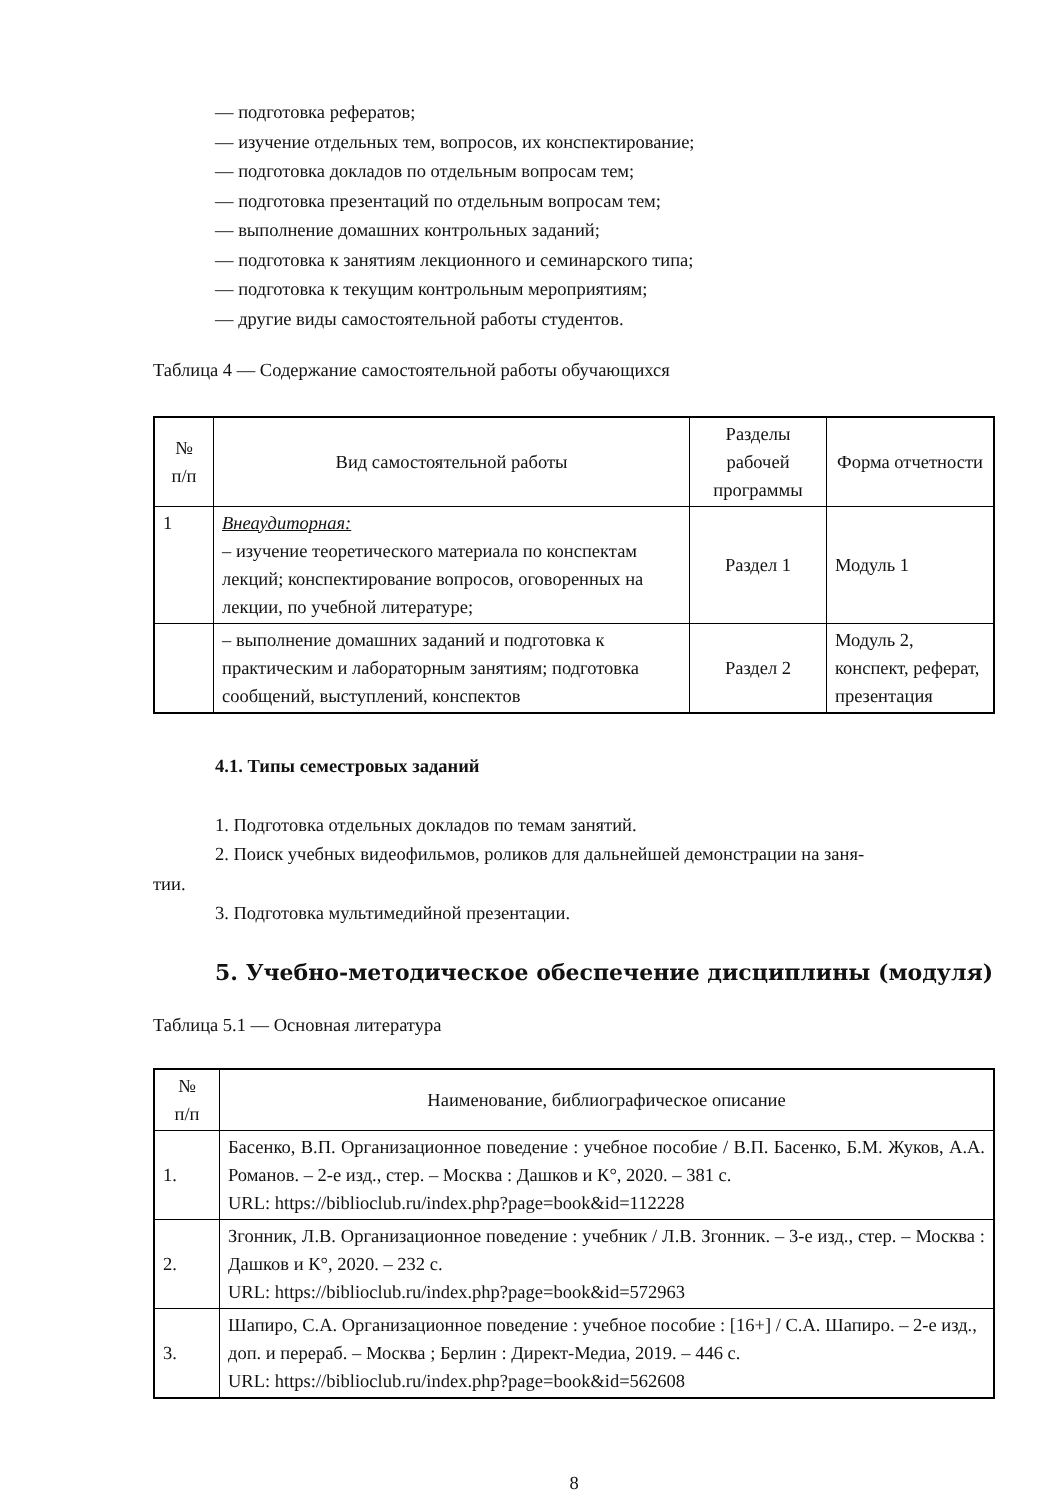— подготовка рефератов;
— изучение отдельных тем, вопросов, их конспектирование;
— подготовка докладов по отдельным вопросам тем;
— подготовка презентаций по отдельным вопросам тем;
— выполнение домашних контрольных заданий;
— подготовка к занятиям лекционного и семинарского типа;
— подготовка к текущим контрольным мероприятиям;
— другие виды самостоятельной работы студентов.
Таблица 4 — Содержание самостоятельной работы обучающихся
| № п/п | Вид самостоятельной работы | Разделы рабочей программы | Форма отчетности |
| --- | --- | --- | --- |
| 1 | Внеаудиторная: – изучение теоретического материала по конспектам лекций; конспектирование вопросов, оговоренных на лекции, по учебной литературе; | Раздел 1 | Модуль 1 |
| | – выполнение домашних заданий и подготовка к практическим и лабораторным занятиям; подготовка сообщений, выступлений, конспектов | Раздел 2 | Модуль 2, конспект, реферат, презентация |
4.1. Типы семестровых заданий
1. Подготовка отдельных докладов по темам занятий.
2. Поиск учебных видеофильмов, роликов для дальнейшей демонстрации на заня-
тии.
3. Подготовка мультимедийной презентации.
5. Учебно-методическое обеспечение дисциплины (модуля)
Таблица 5.1 — Основная литература
| № п/п | Наименование, библиографическое описание |
| --- | --- |
| 1. | Басенко, В.П. Организационное поведение : учебное пособие / В.П. Басенко, Б.М. Жуков, А.А. Романов. – 2-е изд., стер. – Москва : Дашков и К°, 2020. – 381 с. URL: https://biblioclub.ru/index.php?page=book&id=112228 |
| 2. | Згонник, Л.В. Организационное поведение : учебник / Л.В. Згонник. – 3-е изд., стер. – Москва : Дашков и К°, 2020. – 232 с. URL: https://biblioclub.ru/index.php?page=book&id=572963 |
| 3. | Шапиро, С.А. Организационное поведение : учебное пособие : [16+] / С.А. Шапиро. – 2-е изд., доп. и перераб. – Москва ; Берлин : Директ-Медиа, 2019. – 446 с. URL: https://biblioclub.ru/index.php?page=book&id=562608 |
8